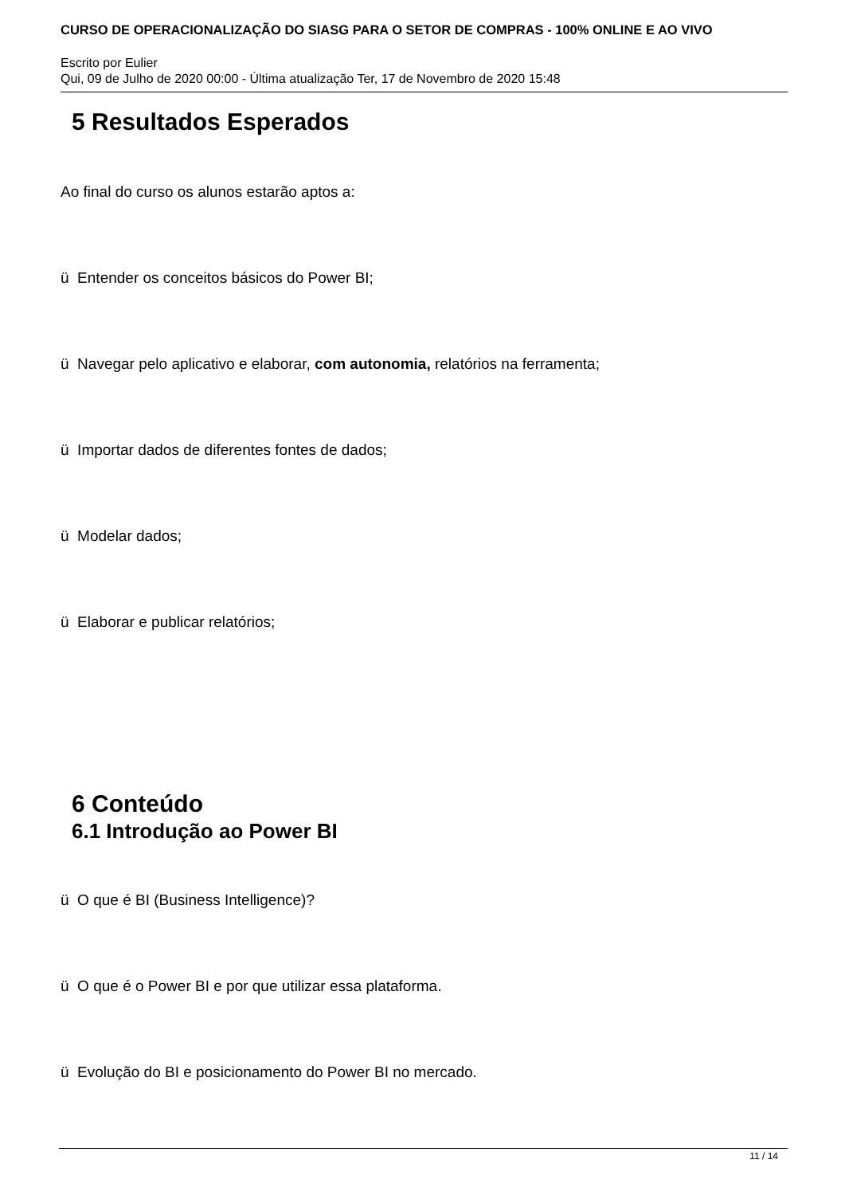CURSO DE OPERACIONALIZAÇÃO DO SIASG PARA O SETOR DE COMPRAS - 100% ONLINE E AO VIVO
Escrito por Eulier
Qui, 09 de Julho de 2020 00:00 - Última atualização Ter, 17 de Novembro de 2020 15:48
5 Resultados Esperados
Ao final do curso os alunos estarão aptos a:
ü Entender os conceitos básicos do Power BI;
ü Navegar pelo aplicativo e elaborar, com autonomia, relatórios na ferramenta;
ü Importar dados de diferentes fontes de dados;
ü Modelar dados;
ü Elaborar e publicar relatórios;
6 Conteúdo
6.1 Introdução ao Power BI
ü O que é BI (Business Intelligence)?
ü O que é o Power BI e por que utilizar essa plataforma.
ü Evolução do BI e posicionamento do Power BI no mercado.
11 / 14